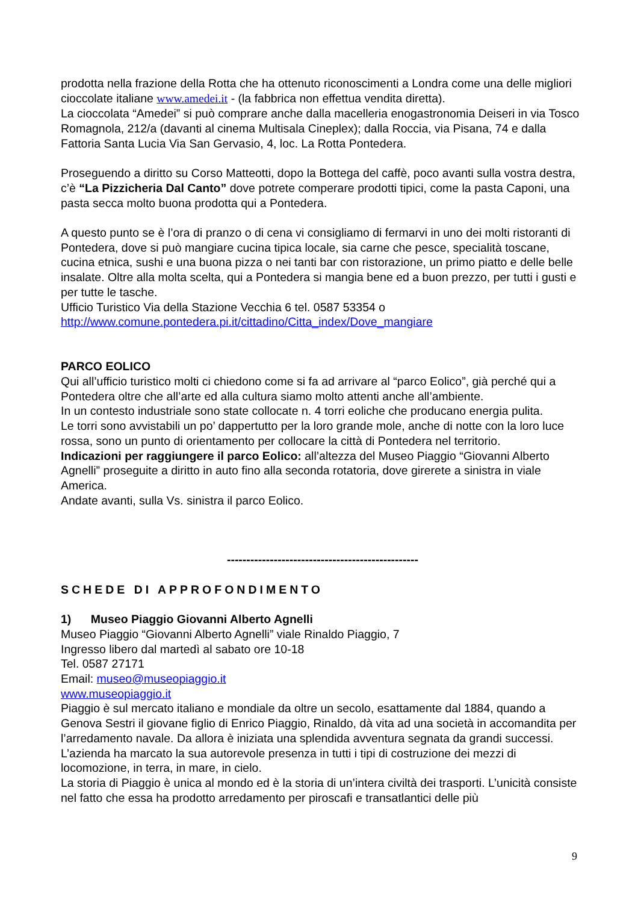prodotta nella frazione della Rotta che ha ottenuto riconoscimenti a Londra come una delle migliori cioccolate italiane www.amedei.it - (la fabbrica non effettua vendita diretta).
La cioccolata “Amedei” si può comprare anche dalla macelleria enogastronomia Deiseri in via Tosco Romagnola, 212/a (davanti al cinema Multisala Cineplex); dalla Roccia, via Pisana, 74 e dalla Fattoria Santa Lucia Via San Gervasio, 4, loc. La Rotta Pontedera.
Proseguendo a diritto su Corso Matteotti, dopo la Bottega del caffè, poco avanti sulla vostra destra, c’è “La Pizzicheria Dal Canto” dove potrete comperare prodotti tipici, come la pasta Caponi, una pasta secca molto buona prodotta qui a Pontedera.
A questo punto se è l’ora di pranzo o di cena vi consigliamo di fermarvi in uno dei molti ristoranti di Pontedera, dove si può mangiare cucina tipica locale, sia carne che pesce, specialità toscane, cucina etnica, sushi e una buona pizza o nei tanti bar con ristorazione, un primo piatto e delle belle insalate. Oltre alla molta scelta, qui a Pontedera si mangia bene ed a buon prezzo, per tutti i gusti e per tutte le tasche.
Ufficio Turistico Via della Stazione Vecchia 6 tel. 0587 53354 o
http://www.comune.pontedera.pi.it/cittadino/Citta_index/Dove_mangiare
PARCO EOLICO
Qui all’ufficio turistico molti ci chiedono come si fa ad arrivare al “parco Eolico”, già perché qui a Pontedera oltre che all’arte ed alla cultura siamo molto attenti anche all’ambiente.
In un contesto industriale sono state collocate n. 4 torri eoliche che producano energia pulita.
Le torri sono avvistabili un po’ dappertutto per la loro grande mole, anche di notte con la loro luce rossa, sono un punto di orientamento per collocare la città di Pontedera nel territorio.
Indicazioni per raggiungere il parco Eolico: all’altezza del Museo Piaggio “Giovanni Alberto Agnelli” proseguite a diritto in auto fino alla seconda rotatoria, dove girerete a sinistra in viale America.
Andate avanti, sulla Vs. sinistra il parco Eolico.
-------------------------------------------------
SCHEDE DI APPROFONDIMENTO
1) Museo Piaggio Giovanni Alberto Agnelli
Museo Piaggio “Giovanni Alberto Agnelli” viale Rinaldo Piaggio, 7
Ingresso libero dal martedì al sabato ore 10-18
Tel. 0587 27171
Email: museo@museopiaggio.it
www.museopiaggio.it
Piaggio è sul mercato italiano e mondiale da oltre un secolo, esattamente dal 1884, quando a Genova Sestri il giovane figlio di Enrico Piaggio, Rinaldo, dà vita ad una società in accomandita per l’arredamento navale. Da allora è iniziata una splendida avventura segnata da grandi successi. L’azienda ha marcato la sua autorevole presenza in tutti i tipi di costruzione dei mezzi di locomozione, in terra, in mare, in cielo.
La storia di Piaggio è unica al mondo ed è la storia di un’intera civiltà dei trasporti. L’unicità consiste nel fatto che essa ha prodotto arredamento per piroscafi e transatlantici delle più
9